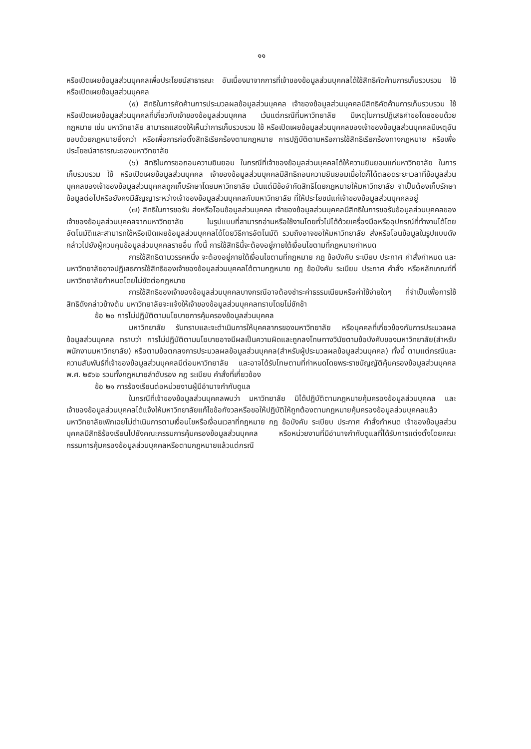๑๑
หรือเปิดเผยข้อมูลส่วนบุคคลเพื่อประโยชน์สาธารณะ อันเนื่องมาจากการที่เจ้าของข้อมูลส่วนบุคคลได้ใช้สิทธิคัดค้านการเก็บรวบรวม ใช้ หรือเปิดเผยข้อมูลส่วนบุคคล
(๕) สิทธิในการคัดค้านการประมวลผลข้อมูลส่วนบุคคล เจ้าของข้อมูลส่วนบุคคลมีสิทธิคัดค้านการเก็บรวบรวม ใช้หรือเปิดเผยข้อมูลส่วนบุคคลที่เกี่ยวกับเจ้าของข้อมูลส่วนบุคคล เว้นแต่กรณีที่มหาวิทยาลัย มีเหตุในการปฏิเสธคำขอโดยชอบด้วยกฎหมาย เช่น มหาวิทยาลัย สามารถแสดงให้เห็นว่าการเก็บรวบรวม ใช้ หรือเปิดเผยข้อมูลส่วนบุคคลของเจ้าของข้อมูลส่วนบุคคลมีเหตุอันชอบด้วยกฎหมายยิ่งกว่า หรือเพื่อการก่อตั้งสิทธิเรียกร้องตามกฎหมาย การปฏิบัติตามหรือการใช้สิทธิเรียกร้องทางกฎหมาย หรือเพื่อประโยชน์สาธารณะของมหาวิทยาลัย
(๖) สิทธิในการขอถอนความยินยอม ในกรณีที่เจ้าของข้อมูลส่วนบุคคลได้ให้ความยินยอมแก่มหาวิทยาลัย ในการเก็บรวบรวม ใช้ หรือเปิดเผยข้อมูลส่วนบุคคล เจ้าของข้อมูลส่วนบุคคลมีสิทธิถอนความยินยอมเมื่อใดก็ได้ตลอดระยะเวลาที่ข้อมูลส่วนบุคคลของเจ้าของข้อมูลส่วนบุคคลถูกเก็บรักษาโดยมหาวิทยาลัย เว้นแต่มีข้อจำกัดสิทธิโดยกฎหมายให้มหาวิทยาลัย จำเป็นต้องเก็บรักษาข้อมูลต่อไปหรือยังคงมีสัญญาระหว่างเจ้าของข้อมูลส่วนบุคคลกับมหาวิทยาลัย ที่ให้ประโยชน์แก่เจ้าของข้อมูลส่วนบุคคลอยู่
(๗) สิทธิในการขอรับ ส่งหรือโอนข้อมูลส่วนบุคคล เจ้าของข้อมูลส่วนบุคคลมีสิทธิในการขอรับข้อมูลส่วนบุคคลของเจ้าของข้อมูลส่วนบุคคลจากมหาวิทยาลัย ในรูปแบบที่สามารถอ่านหรือใช้งานโดยทั่วไปได้ด้วยเครื่องมือหรืออุปกรณ์ที่ทำงานได้โดยอัตโนมัติและสามารถใช้หรือเปิดเผยข้อมูลส่วนบุคคลได้โดยวิธีการอัตโนมัติ รวมถึงอาจขอให้มหาวิทยาลัย ส่งหรือโอนข้อมูลในรูปแบบดังกล่าวไปยังผู้ควบคุมข้อมูลส่วนบุคคลรายอื่น ทั้งนี้ การใช้สิทธินี้จะต้องอยู่ภายใต้เงื่อนไขตามที่กฎหมายกำหนด
การใช้สิทธิตามวรรคหนึ่ง จะต้องอยู่ภายใต้เงื่อนไขตามที่กฎหมาย กฎ ข้อบังคับ ระเบียบ ประกาศ คำสั่งกำหนด และมหาวิทยาลัยอาจปฏิเสธการใช้สิทธิของเจ้าของข้อมูลส่วนบุคคลได้ตามกฎหมาย กฎ ข้อบังคับ ระเบียบ ประกาศ คำสั่ง หรือหลักเกณฑ์ที่มหาวิทยาลัยกำหนดโดยไม่ขัดต่อกฎหมาย
การใช้สิทธิของเจ้าของข้อมูลส่วนบุคคลบางกรณีอาจต้องชำระค่าธรรมเนียมหรือค่าใช้จ่ายใดๆ ที่จำเป็นเพื่อการใช้สิทธิดังกล่าวข้างต้น มหาวิทยาลัยจะแจ้งให้เจ้าของข้อมูลส่วนบุคคลทราบโดยไม่ชักช้า
ข้อ ๒๐ การไม่ปฏิบัติตามนโยบายการคุ้มครองข้อมูลส่วนบุคคล
มหาวิทยาลัย รับทราบและจะดำเนินการให้บุคคลากรของมหาวิทยาลัย หรือบุคคลที่เกี่ยวข้องกับการประมวลผลข้อมูลส่วนบุคคล ทราบว่า การไม่ปฏิบัติตามนโยบายอาจมีผลเป็นความผิดและถูกลงโทษทางวินัยตามข้อบังคับของมหาวิทยาลัย(สำหรับพนักงานมหาวิทยาลัย) หรือตามข้อตกลงการประมวลผลข้อมูลส่วนบุคคล(สำหรับผู้ประมวลผลข้อมูลส่วนบุคคล) ทั้งนี้ ตามแต่กรณีและความสัมพันธ์ที่เจ้าของข้อมูลส่วนบุคคลมีต่อมหาวิทยาลัย และอาจได้รับโทษตามที่กำหนดโดยพระราชบัญญัติคุ้มครองข้อมูลส่วนบุคคล พ.ศ. ๒๕๖๒ รวมทั้งกฎหมายลำดับรอง กฎ ระเบียบ คำสั่งที่เกี่ยวข้อง
ข้อ ๒๑ การร้องเรียนต่อหน่วยงานผู้มีอำนาจกำกับดูแล
ในกรณีที่เจ้าของข้อมูลส่วนบุคคลพบว่า มหาวิทยาลัย มิได้ปฏิบัติตามกฎหมายคุ้มครองข้อมูลส่วนบุคคล และเจ้าของข้อมูลส่วนบุคคลได้แจ้งให้มหาวิทยาลัยแก้ไขข้อกังวลหรือขอให้ปฏิบัติให้ถูกต้องตามกฎหมายคุ้มครองข้อมูลส่วนบุคคลแล้ว มหาวิทยาลัยเพิกเฉยไม่ดำเนินการตามเงื่อนไขหรือเงื่อนเวลาที่กฎหมาย กฎ ข้อบังคับ ระเบียบ ประกาศ คำสั่งกำหนด เจ้าของข้อมูลส่วนบุคคลมีสิทธิร้องเรียนไปยังคณะกรรมการคุ้มครองข้อมูลส่วนบุคคล หรือหน่วยงานที่มีอำนาจกำกับดูแลที่ได้รับการแต่งตั้งโดยคณะกรรมการคุ้มครองข้อมูลส่วนบุคคลหรือตามกฎหมายแล้วแต่กรณี